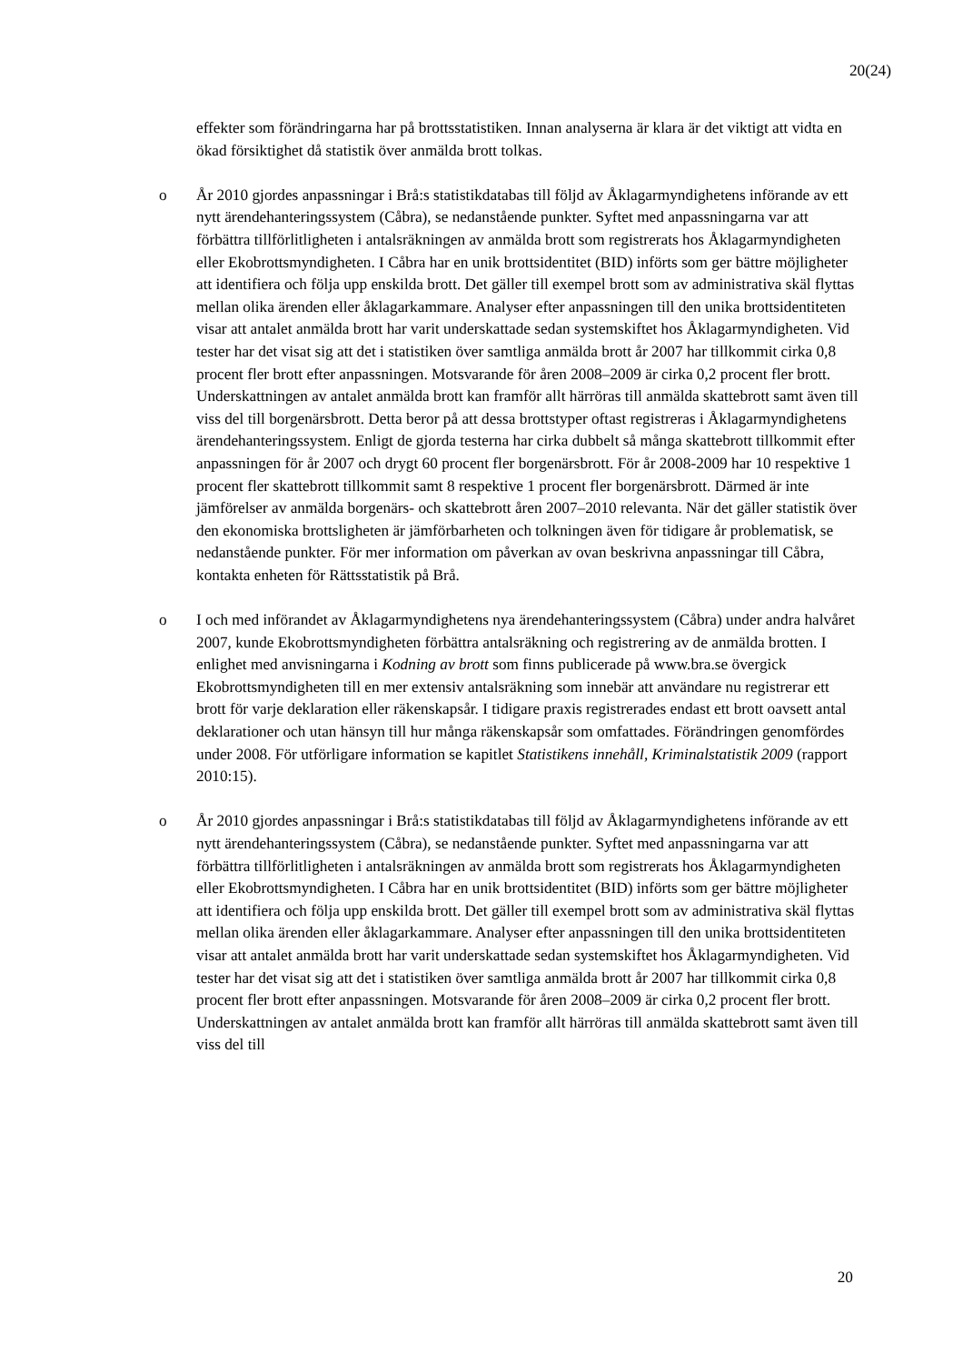20(24)
effekter som förändringarna har på brottsstatistiken. Innan analyserna är klara är det viktigt att vidta en ökad försiktighet då statistik över anmälda brott tolkas.
o År 2010 gjordes anpassningar i Brå:s statistikdatabas till följd av Åklagarmyndighetens införande av ett nytt ärendehanteringssystem (Cåbra), se nedanstående punkter. Syftet med anpassningarna var att förbättra tillförlitligheten i antalsräkningen av anmälda brott som registrerats hos Åklagarmyndigheten eller Ekobrottsmyndigheten. I Cåbra har en unik brottsidentitet (BID) införts som ger bättre möjligheter att identifiera och följa upp enskilda brott. Det gäller till exempel brott som av administrativa skäl flyttas mellan olika ärenden eller åklagarkammare. Analyser efter anpassningen till den unika brottsidentiteten visar att antalet anmälda brott har varit underskattade sedan systemskiftet hos Åklagarmyndigheten. Vid tester har det visat sig att det i statistiken över samtliga anmälda brott år 2007 har tillkommit cirka 0,8 procent fler brott efter anpassningen. Motsvarande för åren 2008–2009 är cirka 0,2 procent fler brott. Underskattningen av antalet anmälda brott kan framför allt härröras till anmälda skattebrott samt även till viss del till borgenärsbrott. Detta beror på att dessa brottstyper oftast registreras i Åklagarmyndighetens ärendehanteringssystem. Enligt de gjorda testerna har cirka dubbelt så många skattebrott tillkommit efter anpassningen för år 2007 och drygt 60 procent fler borgenärsbrott. För år 2008-2009 har 10 respektive 1 procent fler skattebrott tillkommit samt 8 respektive 1 procent fler borgenärsbrott. Därmed är inte jämförelser av anmälda borgenärs- och skattebrott åren 2007–2010 relevanta. När det gäller statistik över den ekonomiska brottsligheten är jämförbarheten och tolkningen även för tidigare år problematisk, se nedanstående punkter. För mer information om påverkan av ovan beskrivna anpassningar till Cåbra, kontakta enheten för Rättsstatistik på Brå.
o I och med införandet av Åklagarmyndighetens nya ärendehanteringssystem (Cåbra) under andra halvåret 2007, kunde Ekobrottsmyndigheten förbättra antalsräkning och registrering av de anmälda brotten. I enlighet med anvisningarna i Kodning av brott som finns publicerade på www.bra.se övergick Ekobrottsmyndigheten till en mer extensiv antalsräkning som innebär att användare nu registrerar ett brott för varje deklaration eller räkenskapsår. I tidigare praxis registrerades endast ett brott oavsett antal deklarationer och utan hänsyn till hur många räkenskapsår som omfattades. Förändringen genomfördes under 2008. För utförligare information se kapitlet Statistikens innehåll, Kriminalstatistik 2009 (rapport 2010:15).
o År 2010 gjordes anpassningar i Brå:s statistikdatabas till följd av Åklagarmyndighetens införande av ett nytt ärendehanteringssystem (Cåbra), se nedanstående punkter. Syftet med anpassningarna var att förbättra tillförlitligheten i antalsräkningen av anmälda brott som registrerats hos Åklagarmyndigheten eller Ekobrottsmyndigheten. I Cåbra har en unik brottsidentitet (BID) införts som ger bättre möjligheter att identifiera och följa upp enskilda brott. Det gäller till exempel brott som av administrativa skäl flyttas mellan olika ärenden eller åklagarkammare. Analyser efter anpassningen till den unika brottsidentiteten visar att antalet anmälda brott har varit underskattade sedan systemskiftet hos Åklagarmyndigheten. Vid tester har det visat sig att det i statistiken över samtliga anmälda brott år 2007 har tillkommit cirka 0,8 procent fler brott efter anpassningen. Motsvarande för åren 2008–2009 är cirka 0,2 procent fler brott. Underskattningen av antalet anmälda brott kan framför allt härröras till anmälda skattebrott samt även till viss del till
20